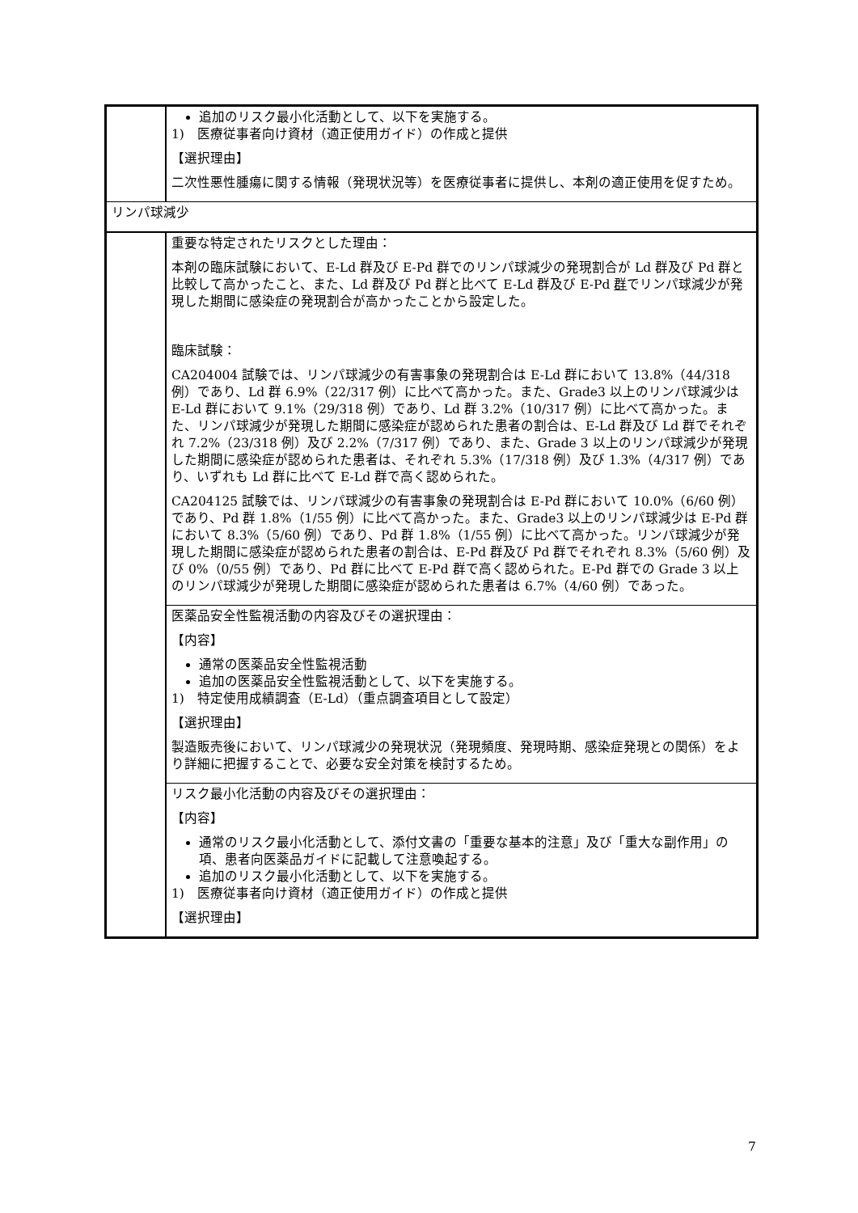| | 追加のリスク最小化活動として、以下を実施する。 1) 医療従事者向け資材（適正使用ガイド）の作成と提供 【選択理由】 二次性悪性腫瘍に関する情報（発現状況等）を医療従事者に提供し、本剤の適正使用を促すため。 |
| リンパ球減少 | |
| | 重要な特定されたリスクとした理由： 本剤の臨床試験において、E-Ld 群及び E-Pd 群でのリンパ球減少の発現割合が Ld 群及び Pd 群と比較して高かったこと、また、Ld 群及び Pd 群と比べて E-Ld 群及び E-Pd 群 でリンパ球減少が発現した期間に感染症の発現割合が高かったことから設定した。 臨床試験： CA204004 試験では、リンパ球減少の有害事象の発現割合は E-Ld 群において 13.8%（44/318 例）であり、Ld 群 6.9%（22/317 例）に比べて高かった。また、Grade3 以上のリンパ球減少は E-Ld 群において 9.1%（29/318 例）であり、Ld 群 3.2%（10/317 例）に比べて高かった。また、リンパ球減少が発現した期間に感染症が認められた患者の割合は、E-Ld 群及び Ld 群でそれぞれ 7.2%（23/318 例）及び 2.2%（7/317 例）であり、また、Grade 3 以上のリンパ球減少が発現した期間に感染症が認められた患者は、それぞれ 5.3%（17/318 例）及び 1.3%（4/317 例）であり、いずれも Ld 群に比べて E-Ld 群で高く認められた。 CA204125 試験では、リンパ球減少の有害事象の発現割合は E-Pd 群において 10.0%（6/60 例）であり、Pd 群 1.8%（1/55 例）に比べて高かった。また、Grade3 以上のリンパ球減少は E-Pd 群において 8.3%（5/60 例）であり、Pd 群 1.8%（1/55 例）に比べて高かった。リンパ球減少が発現した期間に感染症が認められた患者の割合は、E-Pd 群及び Pd 群でそれぞれ 8.3%（5/60 例）及び 0%（0/55 例）であり、Pd 群に比べて E-Pd 群で高く認められた。E-Pd 群での Grade 3 以上のリンパ球減少が発現した期間に感染症が認められた患者は 6.7%（4/60 例）であった。 |
| | 医薬品安全性監視活動の内容及びその選択理由： 【内容】 通常の医薬品安全性監視活動 追加の医薬品安全性監視活動として、以下を実施する。 1) 特定使用成績調査（E-Ld）（重点調査項目として設定） 【選択理由】 製造販売後において、リンパ球減少の発現状況（発現頻度、発現時期、感染症発現との関係）をより詳細に把握することで、必要な安全対策を検討するため。 |
| | リスク最小化活動の内容及びその選択理由： 【内容】 通常のリスク最小化活動として、添付文書の「重要な基本的注意」及び「重大な副作用」の項、患者向医薬品ガイドに記載して注意喚起する。 追加のリスク最小化活動として、以下を実施する。 1) 医療従事者向け資材（適正使用ガイド）の作成と提供 【選択理由】 |
7